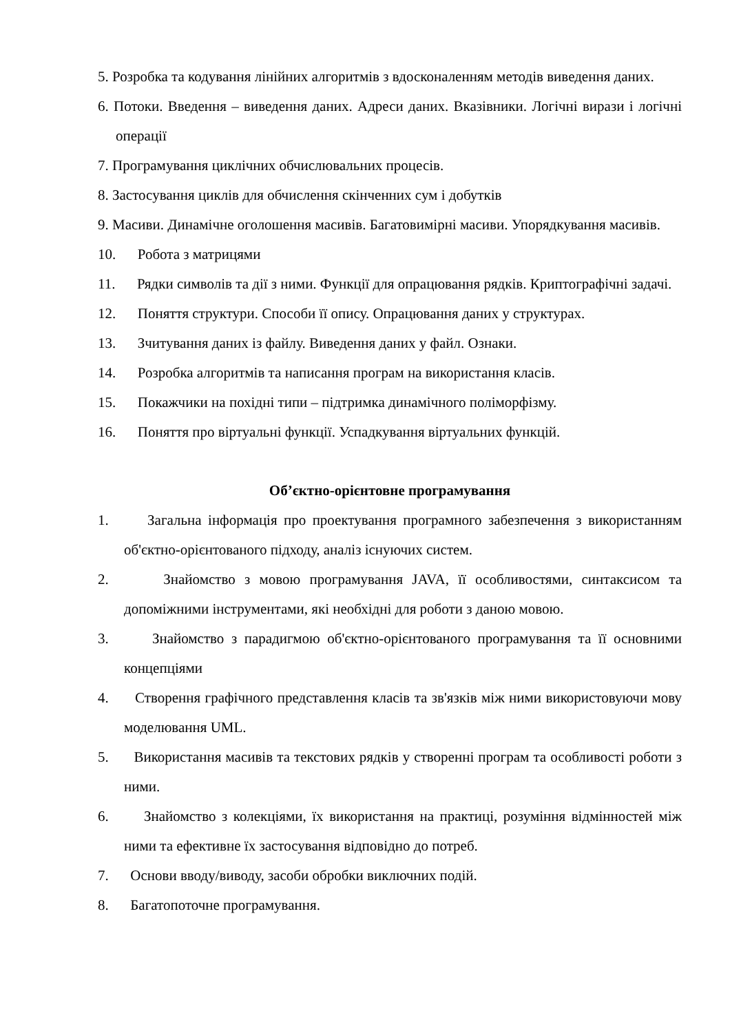5. Розробка та кодування лінійних алгоритмів з вдосконаленням методів виведення даних.
6. Потоки. Введення – виведення даних. Адреси даних. Вказівники. Логічні вирази і логічні операції
7. Програмування циклічних обчислювальних процесів.
8. Застосування циклів для обчислення скінченних сум і добутків
9. Масиви. Динамічне оголошення масивів. Багатовимірні масиви. Упорядкування масивів.
10. Робота з матрицями
11. Рядки символів та дії з ними. Функції для опрацювання рядків. Криптографічні задачі.
12. Поняття структури. Способи її опису. Опрацювання даних у структурах.
13. Зчитування даних із файлу. Виведення даних у файл. Ознаки.
14. Розробка алгоритмів та написання програм на використання класів.
15. Покажчики на похідні типи – підтримка динамічного поліморфізму.
16. Поняття про віртуальні функції. Успадкування віртуальних функцій.
Об’єктно-орієнтовне програмування
1. Загальна інформація про проектування програмного забезпечення з використанням об'єктно-орієнтованого підходу, аналіз існуючих систем.
2. Знайомство з мовою програмування JAVA, її особливостями, синтаксисом та допоміжними інструментами, які необхідні для роботи з даною мовою.
3. Знайомство з парадигмою об'єктно-орієнтованого програмування та її основними концепціями
4. Створення графічного представлення класів та зв'язків між ними використовуючи мову моделювання UML.
5. Використання масивів та текстових рядків у створенні програм та особливості роботи з ними.
6. Знайомство з колекціями, їх використання на практиці, розуміння відмінностей між ними та ефективне їх застосування відповідно до потреб.
7. Основи вводу/виводу, засоби обробки виключних подій.
8. Багатопоточне програмування.